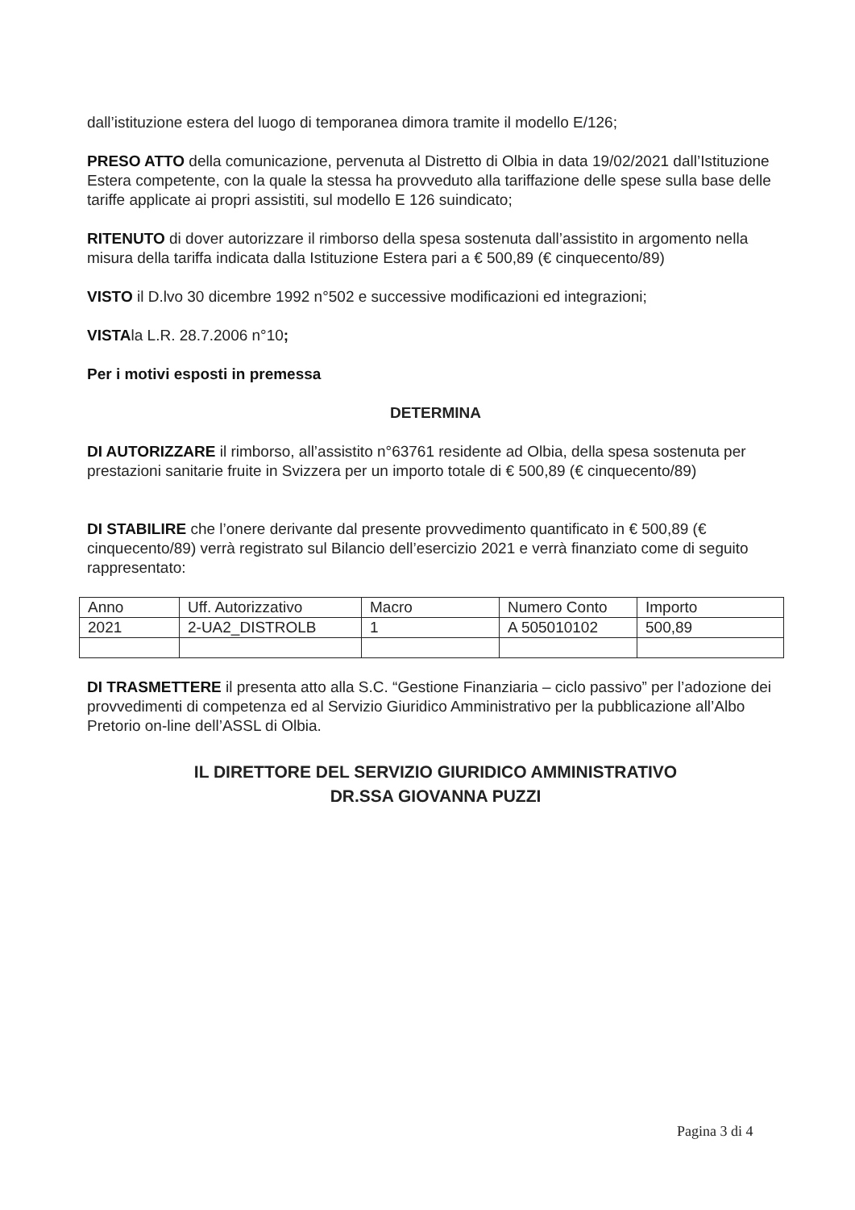dall’istituzione estera del luogo di temporanea dimora tramite il modello E/126;
PRESO ATTO della comunicazione, pervenuta al Distretto di Olbia in data 19/02/2021 dall’Istituzione Estera competente, con la quale la stessa ha provveduto alla tariffazione delle spese sulla base delle tariffe applicate ai propri assistiti, sul modello E 126 suindicato;
RITENUTO di dover autorizzare il rimborso della spesa sostenuta dall’assistito in argomento nella misura della tariffa indicata dalla Istituzione Estera pari a € 500,89 (€ cinquecento/89)
VISTO il D.lvo 30 dicembre 1992 n°502 e successive modificazioni ed integrazioni;
VISTAla L.R. 28.7.2006 n°10;
Per i motivi esposti in premessa
DETERMINA
DI AUTORIZZARE il rimborso, all’assistito n°63761 residente ad Olbia, della spesa sostenuta per prestazioni sanitarie fruite in Svizzera per un importo totale di € 500,89 (€ cinquecento/89)
DI STABILIRE che l’onere derivante dal presente provvedimento quantificato in € 500,89 (€ cinquecento/89) verrà registrato sul Bilancio dell’esercizio 2021 e verrà finanziato come di seguito rappresentato:
| Anno | Uff. Autorizzativo | Macro | Numero Conto | Importo |
| 2021 | 2-UA2_DISTROLB | 1 | A 505010102 | 500,89 |
DI TRASMETTERE il presenta atto alla S.C. “Gestione Finanziaria – ciclo passivo” per l’adozione dei provvedimenti di competenza ed al Servizio Giuridico Amministrativo per la pubblicazione all’Albo Pretorio on-line dell’ASSL di Olbia.
IL DIRETTORE DEL SERVIZIO GIURIDICO AMMINISTRATIVO
DR.SSA GIOVANNA PUZZI
Pagina 3 di 4